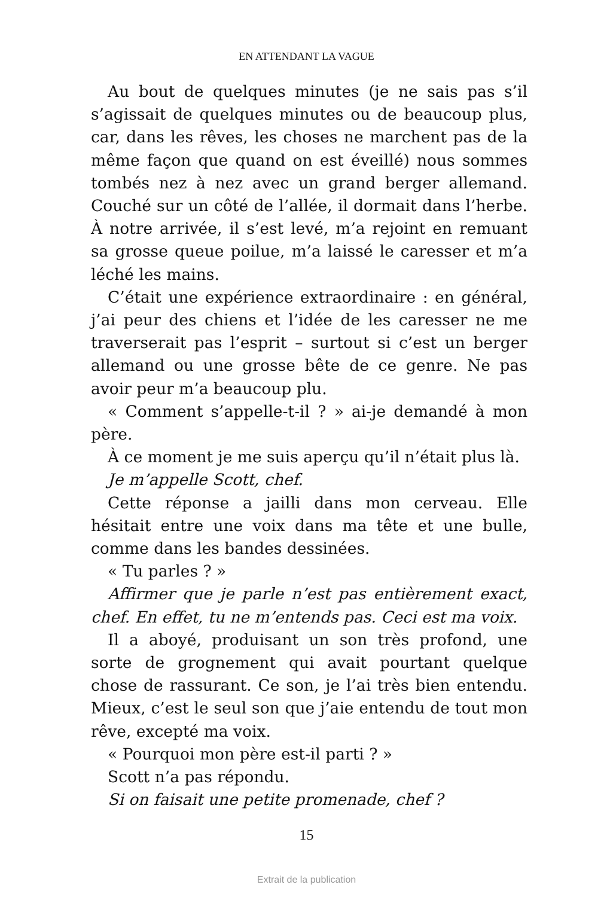EN ATTENDANT LA VAGUE
Au bout de quelques minutes (je ne sais pas s’il s’agissait de quelques minutes ou de beaucoup plus, car, dans les rêves, les choses ne marchent pas de la même façon que quand on est éveillé) nous sommes tombés nez à nez avec un grand berger allemand. Couché sur un côté de l’allée, il dormait dans l’herbe. À notre arrivée, il s’est levé, m’a rejoint en remuant sa grosse queue poilue, m’a laissé le caresser et m’a léché les mains.
C’était une expérience extraordinaire : en général, j’ai peur des chiens et l’idée de les caresser ne me traverserait pas l’esprit – surtout si c’est un berger allemand ou une grosse bête de ce genre. Ne pas avoir peur m’a beaucoup plu.
« Comment s’appelle-t-il ? » ai-je demandé à mon père.
À ce moment je me suis aperçu qu’il n’était plus là.
Je m’appelle Scott, chef.
Cette réponse a jailli dans mon cerveau. Elle hésitait entre une voix dans ma tête et une bulle, comme dans les bandes dessinées.
« Tu parles ? »
Affirmer que je parle n’est pas entièrement exact, chef. En effet, tu ne m’entends pas. Ceci est ma voix.
Il a aboyé, produisant un son très profond, une sorte de grognement qui avait pourtant quelque chose de rassurant. Ce son, je l’ai très bien entendu. Mieux, c’est le seul son que j’aie entendu de tout mon rêve, excepté ma voix.
« Pourquoi mon père est-il parti ? »
Scott n’a pas répondu.
Si on faisait une petite promenade, chef ?
15
Extrait de la publication